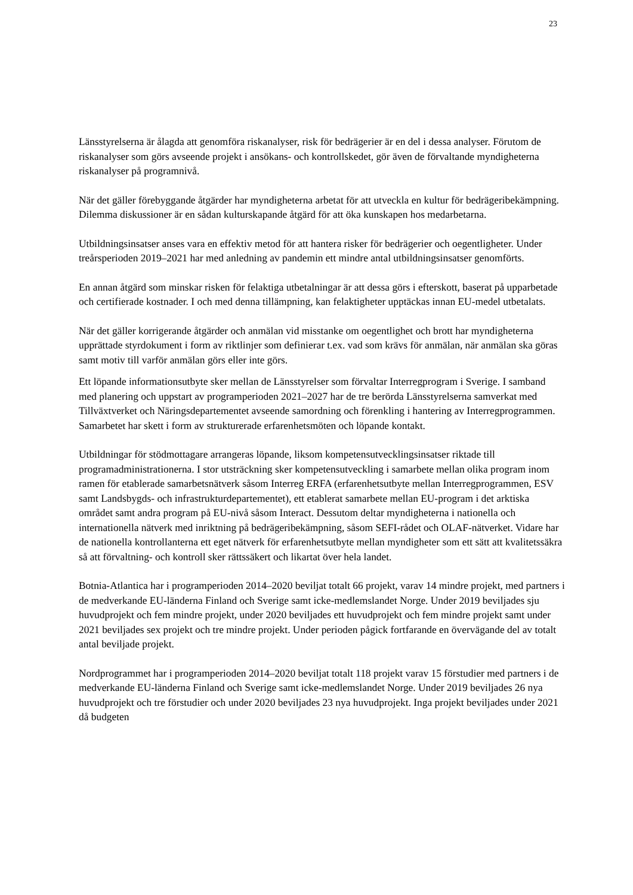23
Länsstyrelserna är ålagda att genomföra riskanalyser, risk för bedrägerier är en del i dessa analyser. Förutom de riskanalyser som görs avseende projekt i ansökans- och kontrollskedet, gör även de förvaltande myndigheterna riskanalyser på programnivå.
När det gäller förebyggande åtgärder har myndigheterna arbetat för att utveckla en kultur för bedrägeribekämpning. Dilemma diskussioner är en sådan kulturskapande åtgärd för att öka kunskapen hos medarbetarna.
Utbildningsinsatser anses vara en effektiv metod för att hantera risker för bedrägerier och oegentligheter. Under treårsperioden 2019–2021 har med anledning av pandemin ett mindre antal utbildningsinsatser genomförts.
En annan åtgärd som minskar risken för felaktiga utbetalningar är att dessa görs i efterskott, baserat på upparbetade och certifierade kostnader. I och med denna tillämpning, kan felaktigheter upptäckas innan EU-medel utbetalats.
När det gäller korrigerande åtgärder och anmälan vid misstanke om oegentlighet och brott har myndigheterna upprättade styrdokument i form av riktlinjer som definierar t.ex. vad som krävs för anmälan, när anmälan ska göras samt motiv till varför anmälan görs eller inte görs.
Ett löpande informationsutbyte sker mellan de Länsstyrelser som förvaltar Interregprogram i Sverige. I samband med planering och uppstart av programperioden 2021–2027 har de tre berörda Länsstyrelserna samverkat med Tillväxtverket och Näringsdepartementet avseende samordning och förenkling i hantering av Interregprogrammen. Samarbetet har skett i form av strukturerade erfarenhetsmöten och löpande kontakt.
Utbildningar för stödmottagare arrangeras löpande, liksom kompetensutvecklingsinsatser riktade till programadministrationerna. I stor utsträckning sker kompetensutveckling i samarbete mellan olika program inom ramen för etablerade samarbetsnätverk såsom Interreg ERFA (erfarenhetsutbyte mellan Interregprogrammen, ESV samt Landsbygds- och infrastrukturdepartementet), ett etablerat samarbete mellan EU-program i det arktiska området samt andra program på EU-nivå såsom Interact. Dessutom deltar myndigheterna i nationella och internationella nätverk med inriktning på bedrägeribekämpning, såsom SEFI-rådet och OLAF-nätverket. Vidare har de nationella kontrollanterna ett eget nätverk för erfarenhetsutbyte mellan myndigheter som ett sätt att kvalitetssäkra så att förvaltning- och kontroll sker rättssäkert och likartat över hela landet.
Botnia-Atlantica har i programperioden 2014–2020 beviljat totalt 66 projekt, varav 14 mindre projekt, med partners i de medverkande EU-länderna Finland och Sverige samt icke-medlemslandet Norge. Under 2019 beviljades sju huvudprojekt och fem mindre projekt, under 2020 beviljades ett huvudprojekt och fem mindre projekt samt under 2021 beviljades sex projekt och tre mindre projekt. Under perioden pågick fortfarande en övervägande del av totalt antal beviljade projekt.
Nordprogrammet har i programperioden 2014–2020 beviljat totalt 118 projekt varav 15 förstudier med partners i de medverkande EU-länderna Finland och Sverige samt icke-medlemslandet Norge. Under 2019 beviljades 26 nya huvudprojekt och tre förstudier och under 2020 beviljades 23 nya huvudprojekt. Inga projekt beviljades under 2021 då budgeten